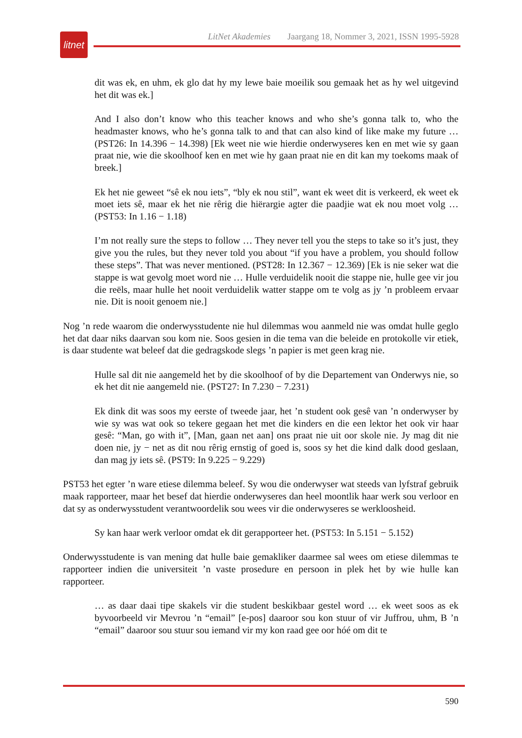litnet
LitNet Akademies Jaargang 18, Nommer 3, 2021, ISSN 1995-5928
dit was ek, en uhm, ek glo dat hy my lewe baie moeilik sou gemaak het as hy wel uitgevind het dit was ek.]
And I also don’t know who this teacher knows and who she’s gonna talk to, who the headmaster knows, who he’s gonna talk to and that can also kind of like make my future … (PST26: In 14.396 − 14.398) [Ek weet nie wie hierdie onderwyseres ken en met wie sy gaan praat nie, wie die skoolhoof ken en met wie hy gaan praat nie en dit kan my toekoms maak of breek.]
Ek het nie geweet “sê ek nou iets”, “bly ek nou stil”, want ek weet dit is verkeerd, ek weet ek moet iets sê, maar ek het nie rêrig die hiërargie agter die paadjie wat ek nou moet volg … (PST53: In 1.16 − 1.18)
I’m not really sure the steps to follow … They never tell you the steps to take so it’s just, they give you the rules, but they never told you about “if you have a problem, you should follow these steps”. That was never mentioned. (PST28: In 12.367 − 12.369) [Ek is nie seker wat die stappe is wat gevolg moet word nie … Hulle verduidelik nooit die stappe nie, hulle gee vir jou die reëls, maar hulle het nooit verduidelik watter stappe om te volg as jy ’n probleem ervaar nie. Dit is nooit genoem nie.]
Nog ’n rede waarom die onderwysstudente nie hul dilemmas wou aanmeld nie was omdat hulle geglo het dat daar niks daarvan sou kom nie. Soos gesien in die tema van die beleide en protokolle vir etiek, is daar studente wat beleef dat die gedragskode slegs ’n papier is met geen krag nie.
Hulle sal dit nie aangemeld het by die skoolhoof of by die Departement van Onderwys nie, so ek het dit nie aangemeld nie. (PST27: In 7.230 − 7.231)
Ek dink dit was soos my eerste of tweede jaar, het ’n student ook gesê van ’n onderwyser by wie sy was wat ook so tekere gegaan het met die kinders en die een lektor het ook vir haar gesê: “Man, go with it”, [Man, gaan net aan] ons praat nie uit oor skole nie. Jy mag dit nie doen nie, jy − net as dit nou rêrig ernstig of goed is, soos sy het die kind dalk dood geslaan, dan mag jy iets sê. (PST9: In 9.225 − 9.229)
PST53 het egter ’n ware etiese dilemma beleef. Sy wou die onderwyser wat steeds van lyfstraf gebruik maak rapporteer, maar het besef dat hierdie onderwyseres dan heel moontlik haar werk sou verloor en dat sy as onderwysstudent verantwoordelik sou wees vir die onderwyseres se werkloosheid.
Sy kan haar werk verloor omdat ek dit gerapporteer het. (PST53: In 5.151 − 5.152)
Onderwysstudente is van mening dat hulle baie gemakliker daarmee sal wees om etiese dilemmas te rapporteer indien die universiteit ’n vaste prosedure en persoon in plek het by wie hulle kan rapporteer.
… as daar daai tipe skakels vir die student beskikbaar gestel word … ek weet soos as ek byvoorbeeld vir Mevrou ’n “email” [e-pos] daaroor sou kon stuur of vir Juffrou, uhm, B ’n “email” daaroor sou stuur sou iemand vir my kon raad gee oor hóé om dit te
590